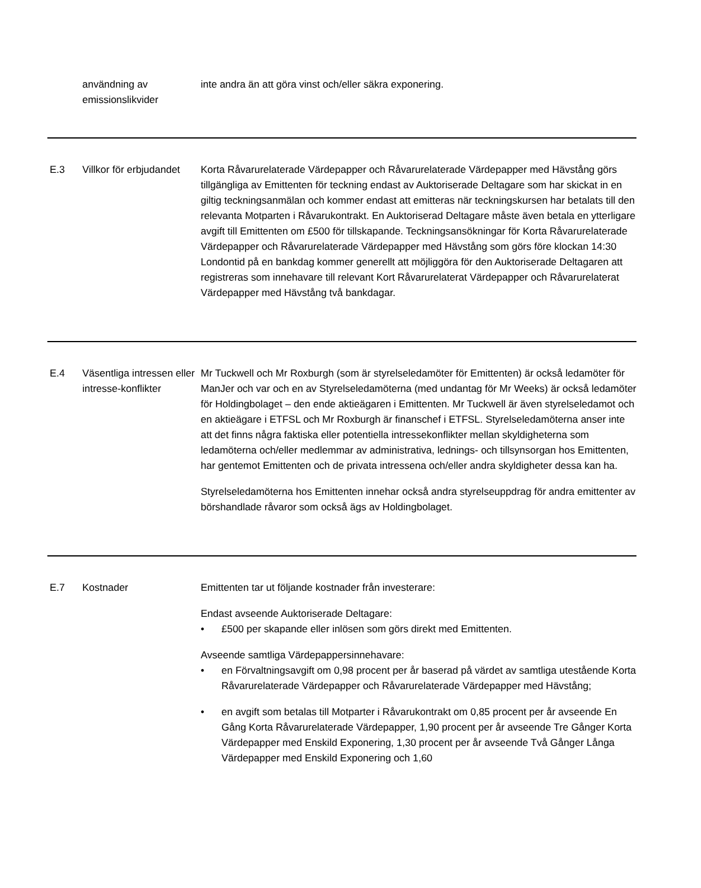| | användning av emissionslikvider | inte andra än att göra vinst och/eller säkra exponering. |
| E.3 | Villkor för erbjudandet | Korta Råvarurelaterade Värdepapper och Råvarurelaterade Värdepapper med Hävstång görs tillgängliga av Emittenten för teckning endast av Auktoriserade Deltagare som har skickat in en giltig teckningsanmälan och kommer endast att emitteras när teckningskursen har betalats till den relevanta Motparten i Råvarukontrakt. En Auktoriserad Deltagare måste även betala en ytterligare avgift till Emittenten om £500 för tillskapande. Teckningsansökningar för Korta Råvarurelaterade Värdepapper och Råvarurelaterade Värdepapper med Hävstång som görs före klockan 14:30 Londontid på en bankdag kommer generellt att möjliggöra för den Auktoriserade Deltagaren att registreras som innehavare till relevant Kort Råvarurelaterat Värdepapper och Råvarurelaterat Värdepapper med Hävstång två bankdagar. |
| E.4 | Väsentliga intressen eller intresse-konflikter | Mr Tuckwell och Mr Roxburgh (som är styrelseledamöter för Emittenten) är också ledamöter för ManJer och var och en av Styrelseledamöterna (med undantag för Mr Weeks) är också ledamöter för Holdingbolaget – den ende aktieägaren i Emittenten. Mr Tuckwell är även styrelseledamot och en aktieägare i ETFSL och Mr Roxburgh är finanschef i ETFSL. Styrelseledamöterna anser inte att det finns några faktiska eller potentiella intressekonflikter mellan skyldigheterna som ledamöterna och/eller medlemmar av administrativa, lednings- och tillsynsorgan hos Emittenten, har gentemot Emittenten och de privata intressena och/eller andra skyldigheter dessa kan ha. Styrelseledamöterna hos Emittenten innehar också andra styrelseuppdrag för andra emittenter av börshandlade råvaror som också ägs av Holdingbolaget. |
| E.7 | Kostnader | Emittenten tar ut följande kostnader från investerare: Endast avseende Auktoriserade Deltagare: • £500 per skapande eller inlösen som görs direkt med Emittenten. Avseende samtliga Värdepappersinnehavare: • en Förvaltningsavgift om 0,98 procent per år baserad på värdet av samtliga utestående Korta Råvarurelaterade Värdepapper och Råvarurelaterade Värdepapper med Hävstång; • en avgift som betalas till Motparter i Råvarukontrakt om 0,85 procent per år avseende En Gång Korta Råvarurelaterade Värdepapper, 1,90 procent per år avseende Tre Gånger Korta Värdepapper med Enskild Exponering, 1,30 procent per år avseende Två Gånger Långa Värdepapper med Enskild Exponering och 1,60 |